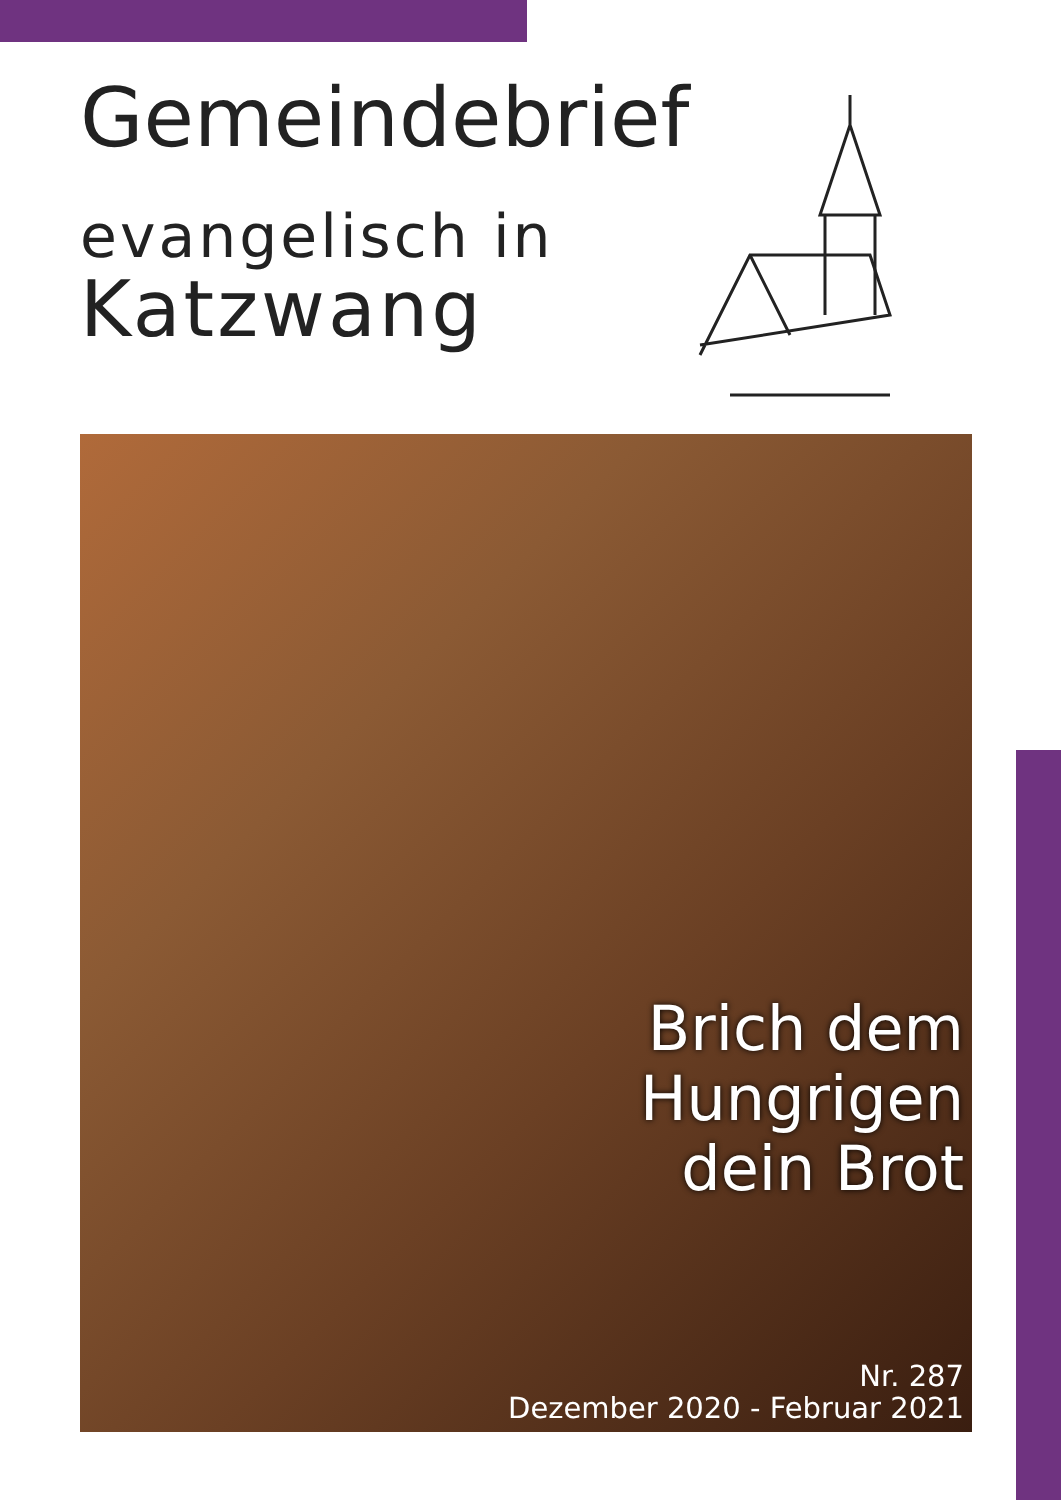Gemeindebrief
evangelisch in
Katzwang
Brich dem
Hungrigen
dein Brot
Nr. 287
Dezember 2020 - Februar 2021